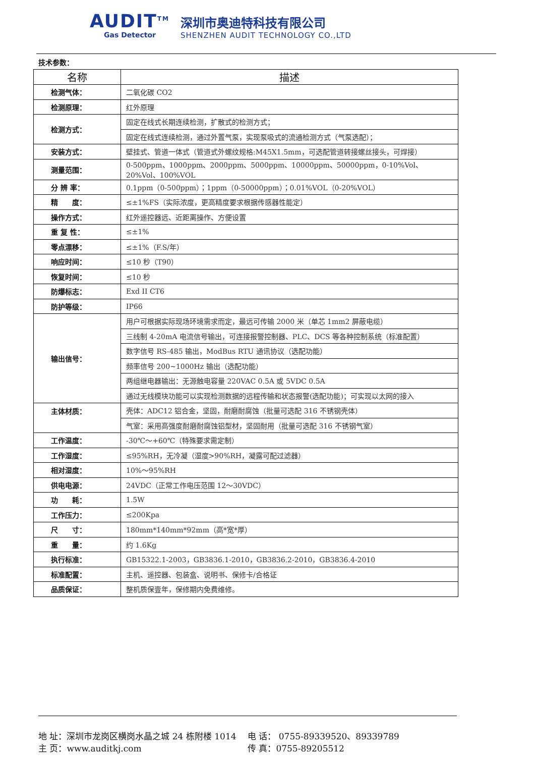AUDIT<sup>TM</sup>
Gas Detector
深圳市奥迪特科技有限公司
SHENZHEN AUDIT TECHNOLOGY CO.,LTD
技术参数：
| 名称 | 描述 |
| --- | --- |
| 检测气体： | 二氧化碳 CO2 |
| 检测原理： | 红外原理 |
| 检测方式： | 固定在线式长期连续检测，扩散式的检测方式； |
| | 固定在线式连续检测，通过外置气泵，实现泵吸式的流通检测方式（气泵选配）； |
| 安装方式： | 壁挂式、管道一体式（管道式外螺纹规格:M45X1.5mm，可选配管道转接螺丝接头，可焊接） |
| 测量范围： | 0-500ppm、1000ppm、2000ppm、5000ppm、10000ppm、50000ppm，0-10%Vol、20%Vol、100%VOL |
| 分 辨 率： | 0.1ppm（0-500ppm）；1ppm（0-50000ppm）；0.01%VOL（0-20%VOL） |
| 精 度： | ≤±1%FS（实际浓度，更高精度要求根据传感器性能定） |
| 操作方式： | 红外遥控器远、近距离操作、方便设置 |
| 重 复 性： | ≤±1% |
| 零点漂移： | ≤±1%（F.S/年） |
| 响应时间： | ≤10 秒（T90） |
| 恢复时间： | ≤10 秒 |
| 防爆标志： | Exd II CT6 |
| 防护等级： | IP66 |
| 输出信号： | 用户可根据实际现场环境需求而定，最远可传输 2000 米（单芯 1mm2 屏蔽电缆） |
| | 三线制 4-20mA 电流信号输出，可连接报警控制器、PLC、DCS 等各种控制系统（标准配置） |
| | 数字信号 RS-485 输出，ModBus RTU 通讯协议（选配功能） |
| | 频率信号 200~1000Hz 输出（选配功能） |
| | 两组继电器输出：无源触电容量 220VAC 0.5A 或 5VDC 0.5A |
| | 通过无线模块功能可以实现检测数据的远程传输和状态报警(选配功能)；可实现以太网的接入 |
| 主体材质： | 壳体：ADC12 铝合金，坚固，耐磨耐腐蚀（批量可选配 316 不锈钢壳体） |
| | 气室：采用高强度耐磨耐腐蚀铝型材，坚固耐用（批量可选配 316 不锈钢气室） |
| 工作温度： | -30℃～+60℃（特殊要求需定制） |
| 工作湿度： | ≤95%RH，无冷凝（湿度>90%RH，凝露可配过滤器） |
| 相对湿度： | 10%～95%RH |
| 供电电源： | 24VDC（正常工作电压范围 12～30VDC） |
| 功 耗： | 1.5W |
| 工作压力： | ≤200Kpa |
| 尺 寸： | 180mm*140mm*92mm（高*宽*厚） |
| 重 量： | 约 1.6Kg |
| 执行标准： | GB15322.1-2003，GB3836.1-2010，GB3836.2-2010，GB3836.4-2010 |
| 标准配置： | 主机、遥控器、包装盒、说明书、保修卡/合格证 |
| 品质保证： | 整机质保壹年，保修期内免费维修。 |
地 址：深圳市龙岗区横岗水晶之城 24 栋附楼 1014 电 话： 0755-89339520、89339789
主 页：www.auditkj.com 传 真：0755-89205512